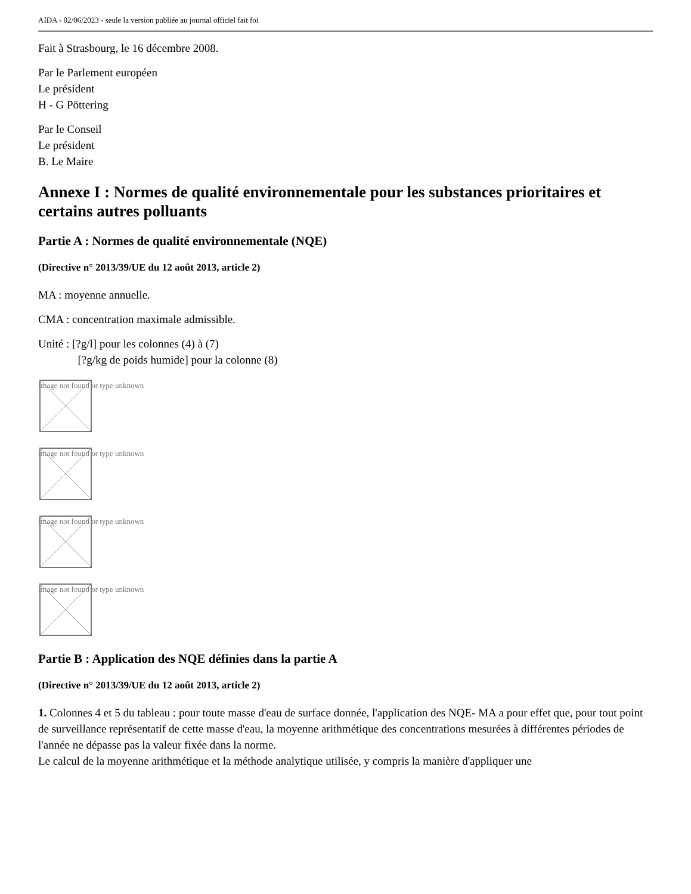AIDA - 02/06/2023 - seule la version publiée au journal officiel fait foi
Fait à Strasbourg, le 16 décembre 2008.
Par le Parlement européen
Le président
H - G Pöttering
Par le Conseil
Le président
B. Le Maire
Annexe I : Normes de qualité environnementale pour les substances prioritaires et certains autres polluants
Partie A : Normes de qualité environnementale (NQE)
(Directive n° 2013/39/UE du 12 août 2013, article 2)
MA : moyenne annuelle.
CMA : concentration maximale admissible.
Unité : [?g/l] pour les colonnes (4) à (7)
[?g/kg de poids humide] pour la colonne (8)
Image not found or type unknown
Image not found or type unknown
Image not found or type unknown
Image not found or type unknown
Partie B : Application des NQE définies dans la partie A
(Directive n° 2013/39/UE du 12 août 2013, article 2)
1. Colonnes 4 et 5 du tableau : pour toute masse d'eau de surface donnée, l'application des NQE- MA a pour effet que, pour tout point de surveillance représentatif de cette masse d'eau, la moyenne arithmétique des concentrations mesurées à différentes périodes de l'année ne dépasse pas la valeur fixée dans la norme.
Le calcul de la moyenne arithmétique et la méthode analytique utilisée, y compris la manière d'appliquer une